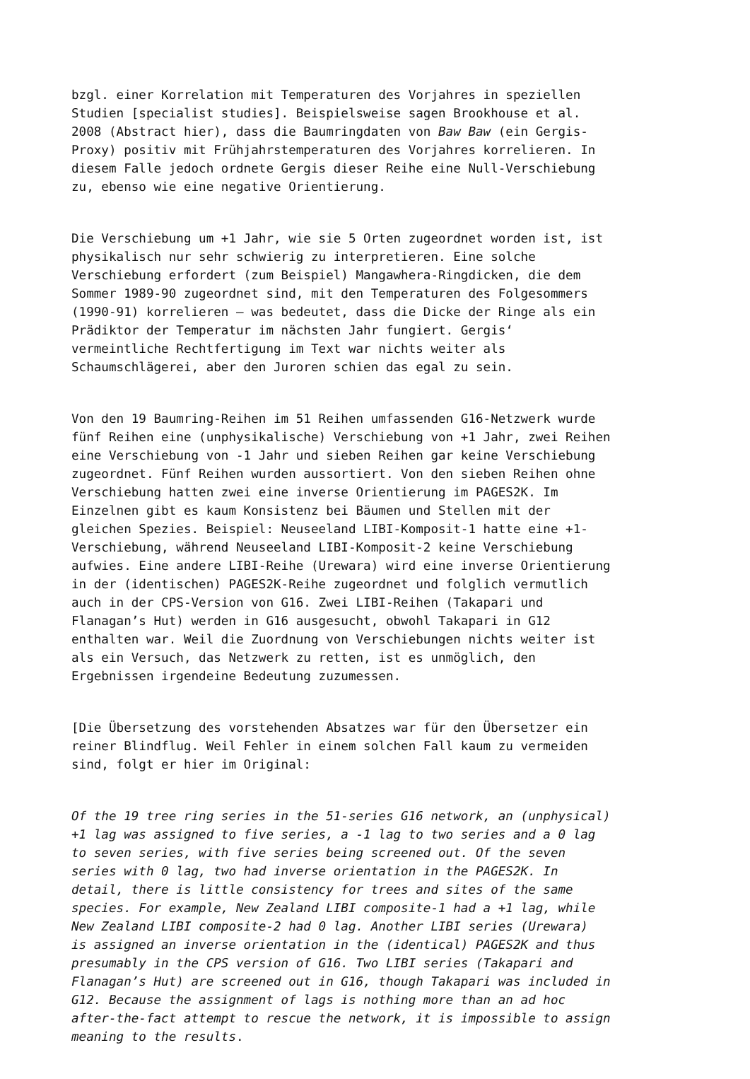bzgl. einer Korrelation mit Temperaturen des Vorjahres in speziellen Studien [specialist studies]. Beispielsweise sagen Brookhouse et al. 2008 (Abstract hier), dass die Baumringdaten von Baw Baw (ein Gergis- Proxy) positiv mit Frühjahrstemperaturen des Vorjahres korrelieren. In diesem Falle jedoch ordnete Gergis dieser Reihe eine Null-Verschiebung zu, ebenso wie eine negative Orientierung.
Die Verschiebung um +1 Jahr, wie sie 5 Orten zugeordnet worden ist, ist physikalisch nur sehr schwierig zu interpretieren. Eine solche Verschiebung erfordert (zum Beispiel) Mangawhera-Ringdicken, die dem Sommer 1989-90 zugeordnet sind, mit den Temperaturen des Folgesommers (1990-91) korrelieren – was bedeutet, dass die Dicke der Ringe als ein Prädiktor der Temperatur im nächsten Jahr fungiert. Gergis‘ vermeintliche Rechtfertigung im Text war nichts weiter als Schaumschlägerei, aber den Juroren schien das egal zu sein.
Von den 19 Baumring-Reihen im 51 Reihen umfassenden G16-Netzwerk wurde fünf Reihen eine (unphysikalische) Verschiebung von +1 Jahr, zwei Reihen eine Verschiebung von -1 Jahr und sieben Reihen gar keine Verschiebung zugeordnet. Fünf Reihen wurden aussortiert. Von den sieben Reihen ohne Verschiebung hatten zwei eine inverse Orientierung im PAGES2K. Im Einzelnen gibt es kaum Konsistenz bei Bäumen und Stellen mit der gleichen Spezies. Beispiel: Neuseeland LIBI-Komposit-1 hatte eine +1- Verschiebung, während Neuseeland LIBI-Komposit-2 keine Verschiebung aufwies. Eine andere LIBI-Reihe (Urewara) wird eine inverse Orientierung in der (identischen) PAGES2K-Reihe zugeordnet und folglich vermutlich auch in der CPS-Version von G16. Zwei LIBI-Reihen (Takapari und Flanagan’s Hut) werden in G16 ausgesucht, obwohl Takapari in G12 enthalten war. Weil die Zuordnung von Verschiebungen nichts weiter ist als ein Versuch, das Netzwerk zu retten, ist es unmöglich, den Ergebnissen irgendeine Bedeutung zuzumessen.
[Die Übersetzung des vorstehenden Absatzes war für den Übersetzer ein reiner Blindflug. Weil Fehler in einem solchen Fall kaum zu vermeiden sind, folgt er hier im Original:
Of the 19 tree ring series in the 51-series G16 network, an (unphysical) +1 lag was assigned to five series, a -1 lag to two series and a 0 lag to seven series, with five series being screened out. Of the seven series with 0 lag, two had inverse orientation in the PAGES2K. In detail, there is little consistency for trees and sites of the same species. For example, New Zealand LIBI composite-1 had a +1 lag, while New Zealand LIBI composite-2 had 0 lag. Another LIBI series (Urewara) is assigned an inverse orientation in the (identical) PAGES2K and thus presumably in the CPS version of G16. Two LIBI series (Takapari and Flanagan’s Hut) are screened out in G16, though Takapari was included in G12. Because the assignment of lags is nothing more than an ad hoc after-the-fact attempt to rescue the network, it is impossible to assign meaning to the results.